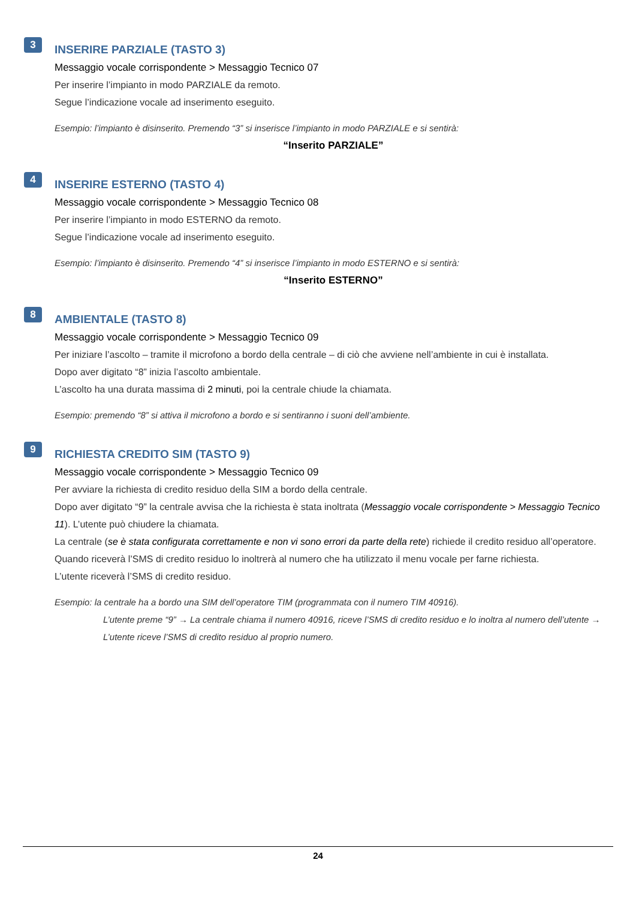3
INSERIRE PARZIALE (TASTO 3)
Messaggio vocale corrispondente > Messaggio Tecnico 07
Per inserire l’impianto in modo PARZIALE da remoto.
Segue l’indicazione vocale ad inserimento eseguito.
Esempio: l’impianto è disinserito. Premendo “3” si inserisce l’impianto in modo PARZIALE e si sentirà:
“Inserito PARZIALE”
4
INSERIRE ESTERNO (TASTO 4)
Messaggio vocale corrispondente > Messaggio Tecnico 08
Per inserire l’impianto in modo ESTERNO da remoto.
Segue l’indicazione vocale ad inserimento eseguito.
Esempio: l’impianto è disinserito. Premendo “4” si inserisce l’impianto in modo ESTERNO e si sentirà:
“Inserito ESTERNO”
8
AMBIENTALE (TASTO 8)
Messaggio vocale corrispondente > Messaggio Tecnico 09
Per iniziare l’ascolto – tramite il microfono a bordo della centrale – di ciò che avviene nell’ambiente in cui è installata.
Dopo aver digitato “8” inizia l’ascolto ambientale.
L’ascolto ha una durata massima di 2 minuti, poi la centrale chiude la chiamata.
Esempio: premendo “8” si attiva il microfono a bordo e si sentiranno i suoni dell’ambiente.
9
RICHIESTA CREDITO SIM (TASTO 9)
Messaggio vocale corrispondente > Messaggio Tecnico 09
Per avviare la richiesta di credito residuo della SIM a bordo della centrale.
Dopo aver digitato “9” la centrale avvisa che la richiesta è stata inoltrata (Messaggio vocale corrispondente > Messaggio Tecnico 11). L’utente può chiudere la chiamata.
La centrale (se è stata configurata correttamente e non vi sono errori da parte della rete) richiede il credito residuo all’operatore. Quando riceverà l’SMS di credito residuo lo inoltrerà al numero che ha utilizzato il menu vocale per farne richiesta.
L’utente riceverà l’SMS di credito residuo.
Esempio: la centrale ha a bordo una SIM dell’operatore TIM (programmata con il numero TIM 40916).
L’utente preme “9” → La centrale chiama il numero 40916, riceve l’SMS di credito residuo e lo inoltra al numero dell’utente → L’utente riceve l’SMS di credito residuo al proprio numero.
24